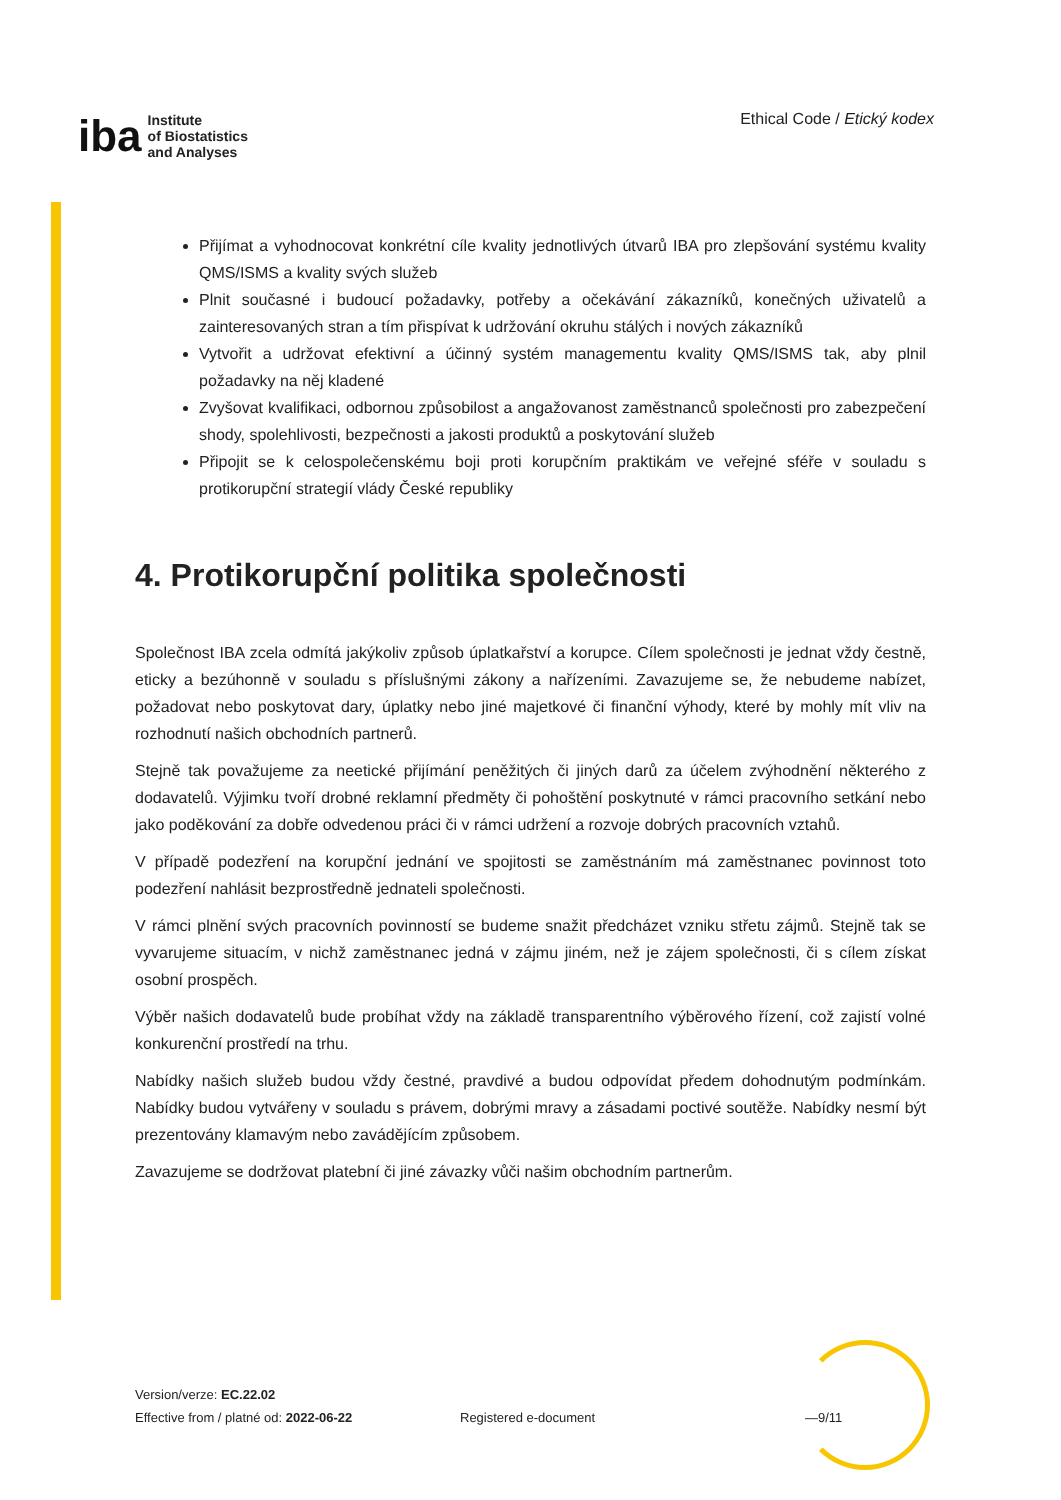iba Institute
of Biostatistics
and Analyses
Ethical Code / Etický kodex
Přijímat a vyhodnocovat konkrétní cíle kvality jednotlivých útvarů IBA pro zlepšování systému kvality QMS/ISMS a kvality svých služeb
Plnit současné i budoucí požadavky, potřeby a očekávání zákazníků, konečných uživatelů a zainteresovaných stran a tím přispívat k udržování okruhu stálých i nových zákazníků
Vytvořit a udržovat efektivní a účinný systém managementu kvality QMS/ISMS tak, aby plnil požadavky na něj kladené
Zvyšovat kvalifikaci, odbornou způsobilost a angažovanost zaměstnanců společnosti pro zabezpečení shody, spolehlivosti, bezpečnosti a jakosti produktů a poskytování služeb
Připojit se k celospolečenskému boji proti korupčním praktikám ve veřejné sféře v souladu s protikorupční strategií vlády České republiky
4. Protikorupční politika společnosti
Společnost IBA zcela odmítá jakýkoliv způsob úplatkařství a korupce. Cílem společnosti je jednat vždy čestně, eticky a bezúhonně v souladu s příslušnými zákony a nařízeními. Zavazujeme se, že nebudeme nabízet, požadovat nebo poskytovat dary, úplatky nebo jiné majetkové či finanční výhody, které by mohly mít vliv na rozhodnutí našich obchodních partnerů.
Stejně tak považujeme za neetické přijímání peněžitých či jiných darů za účelem zvýhodnění některého z dodavatelů. Výjimku tvoří drobné reklamní předměty či pohoštění poskytnuté v rámci pracovního setkání nebo jako poděkování za dobře odvedenou práci či v rámci udržení a rozvoje dobrých pracovních vztahů.
V případě podezření na korupční jednání ve spojitosti se zaměstnáním má zaměstnanec povinnost toto podezření nahlásit bezprostředně jednateli společnosti.
V rámci plnění svých pracovních povinností se budeme snažit předcházet vzniku střetu zájmů. Stejně tak se vyvarujeme situacím, v nichž zaměstnanec jedná v zájmu jiném, než je zájem společnosti, či s cílem získat osobní prospěch.
Výběr našich dodavatelů bude probíhat vždy na základě transparentního výběrového řízení, což zajistí volné konkurenční prostředí na trhu.
Nabídky našich služeb budou vždy čestné, pravdivé a budou odpovídat předem dohodnutým podmínkám. Nabídky budou vytvářeny v souladu s právem, dobrými mravy a zásadami poctivé soutěže. Nabídky nesmí být prezentovány klamavým nebo zavádějícím způsobem.
Zavazujeme se dodržovat platební či jiné závazky vůči našim obchodním partnerům.
Version/verze: EC.22.02
Effective from / platné od: 2022-06-22
Registered e-document —9/11